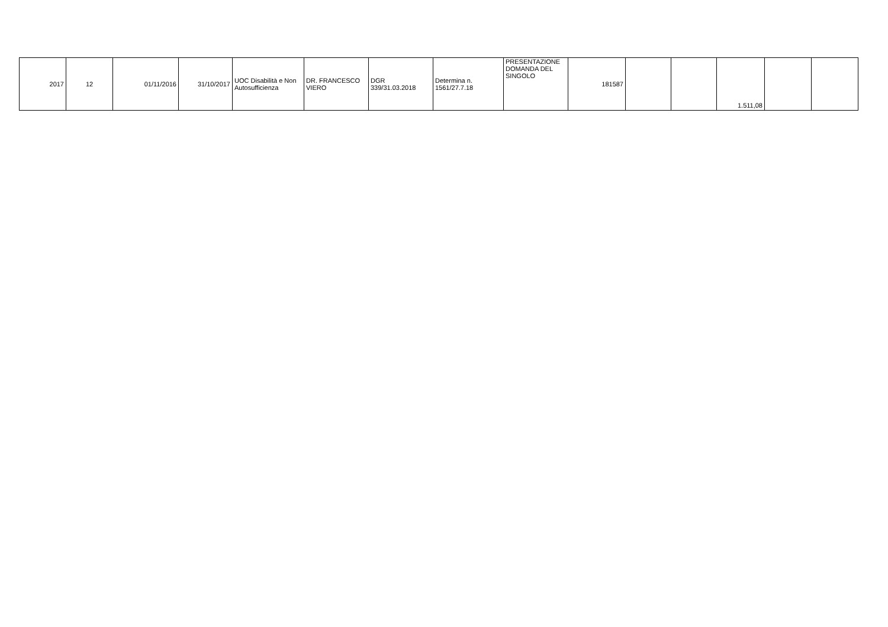| 2017 | 12 | 01/11/2016 | 31/10/2017 | UOC Disabilità e Non Autosufficienza | DR. FRANCESCO VIERO | DGR 339/31.03.2018 | Determina n. 1561/27.7.18 | PRESENTAZIONE DOMANDA DEL SINGOLO | 181587 | | | 1.511,08 | | |